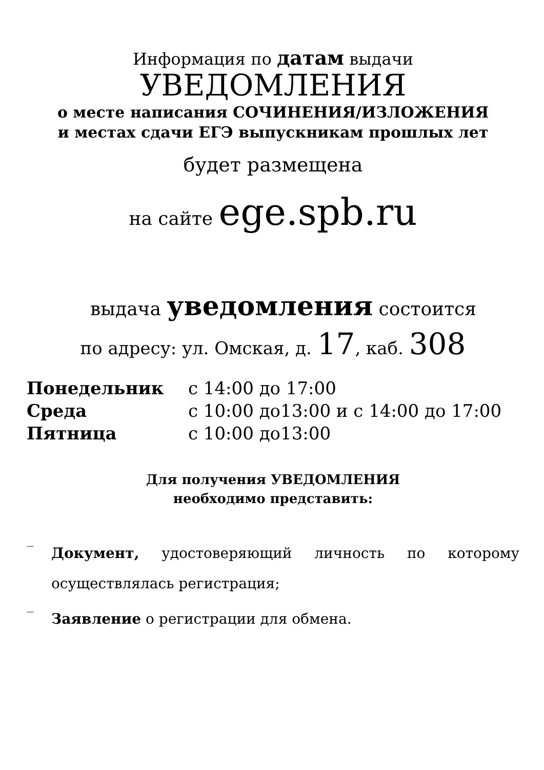Информация по датам выдачи
УВЕДОМЛЕНИЯ
о месте написания СОЧИНЕНИЯ/ИЗЛОЖЕНИЯ
и местах сдачи ЕГЭ выпускникам прошлых лет
будет размещена
на сайте ege.spb.ru
выдача уведомления состоится
по адресу: ул. Омская, д. 17, каб. 308
| Понедельник | с 14:00 до 17:00 |
| Среда | с 10:00 до13:00 и с 14:00 до 17:00 |
| Пятница | с 10:00 до13:00 |
Для получения УВЕДОМЛЕНИЯ
необходимо представить:
— Документ, удостоверяющий личность по которому осуществлялась регистрация;
— Заявление о регистрации для обмена.